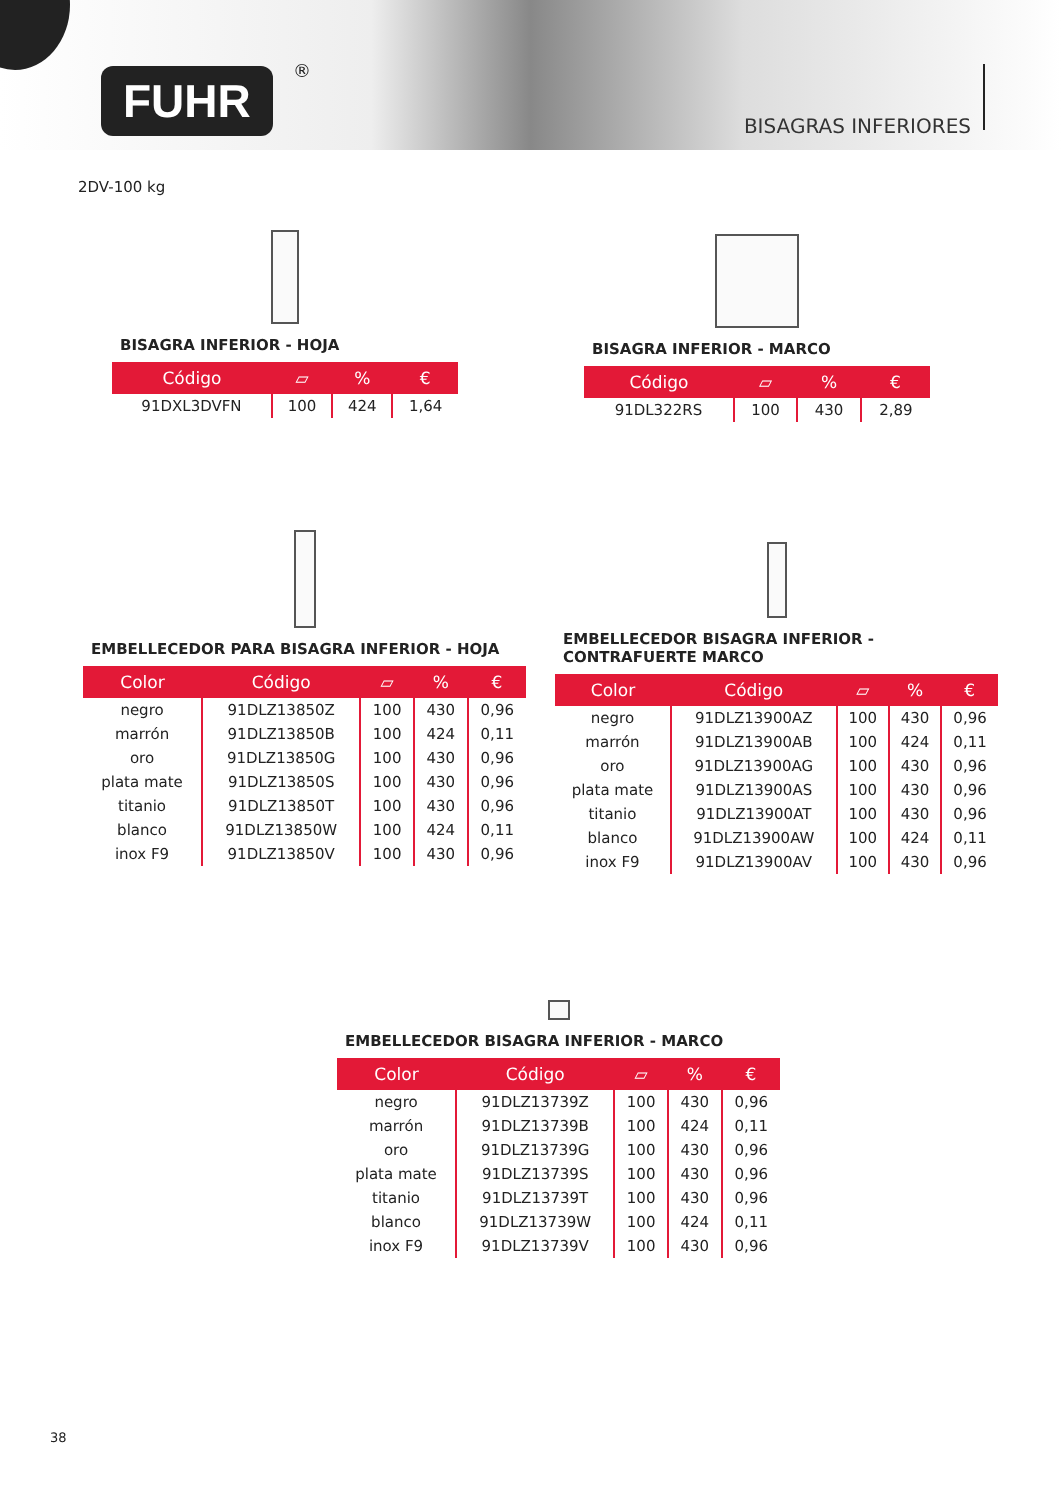FUHR ®
BISAGRAS INFERIORES
2DV-100 kg
BISAGRA INFERIOR - HOJA
| Código | ▱ | % | € |
| --- | --- | --- | --- |
| 91DXL3DVFN | 100 | 424 | 1,64 |
BISAGRA INFERIOR - MARCO
| Código | ▱ | % | € |
| --- | --- | --- | --- |
| 91DL322RS | 100 | 430 | 2,89 |
EMBELLECEDOR PARA BISAGRA INFERIOR - HOJA
| Color | Código | ▱ | % | € |
| --- | --- | --- | --- | --- |
| negro | 91DLZ13850Z | 100 | 430 | 0,96 |
| marrón | 91DLZ13850B | 100 | 424 | 0,11 |
| oro | 91DLZ13850G | 100 | 430 | 0,96 |
| plata mate | 91DLZ13850S | 100 | 430 | 0,96 |
| titanio | 91DLZ13850T | 100 | 430 | 0,96 |
| blanco | 91DLZ13850W | 100 | 424 | 0,11 |
| inox F9 | 91DLZ13850V | 100 | 430 | 0,96 |
EMBELLECEDOR BISAGRA INFERIOR -
CONTRAFUERTE MARCO
| Color | Código | ▱ | % | € |
| --- | --- | --- | --- | --- |
| negro | 91DLZ13900AZ | 100 | 430 | 0,96 |
| marrón | 91DLZ13900AB | 100 | 424 | 0,11 |
| oro | 91DLZ13900AG | 100 | 430 | 0,96 |
| plata mate | 91DLZ13900AS | 100 | 430 | 0,96 |
| titanio | 91DLZ13900AT | 100 | 430 | 0,96 |
| blanco | 91DLZ13900AW | 100 | 424 | 0,11 |
| inox F9 | 91DLZ13900AV | 100 | 430 | 0,96 |
EMBELLECEDOR BISAGRA INFERIOR - MARCO
| Color | Código | ▱ | % | € |
| --- | --- | --- | --- | --- |
| negro | 91DLZ13739Z | 100 | 430 | 0,96 |
| marrón | 91DLZ13739B | 100 | 424 | 0,11 |
| oro | 91DLZ13739G | 100 | 430 | 0,96 |
| plata mate | 91DLZ13739S | 100 | 430 | 0,96 |
| titanio | 91DLZ13739T | 100 | 430 | 0,96 |
| blanco | 91DLZ13739W | 100 | 424 | 0,11 |
| inox F9 | 91DLZ13739V | 100 | 430 | 0,96 |
38